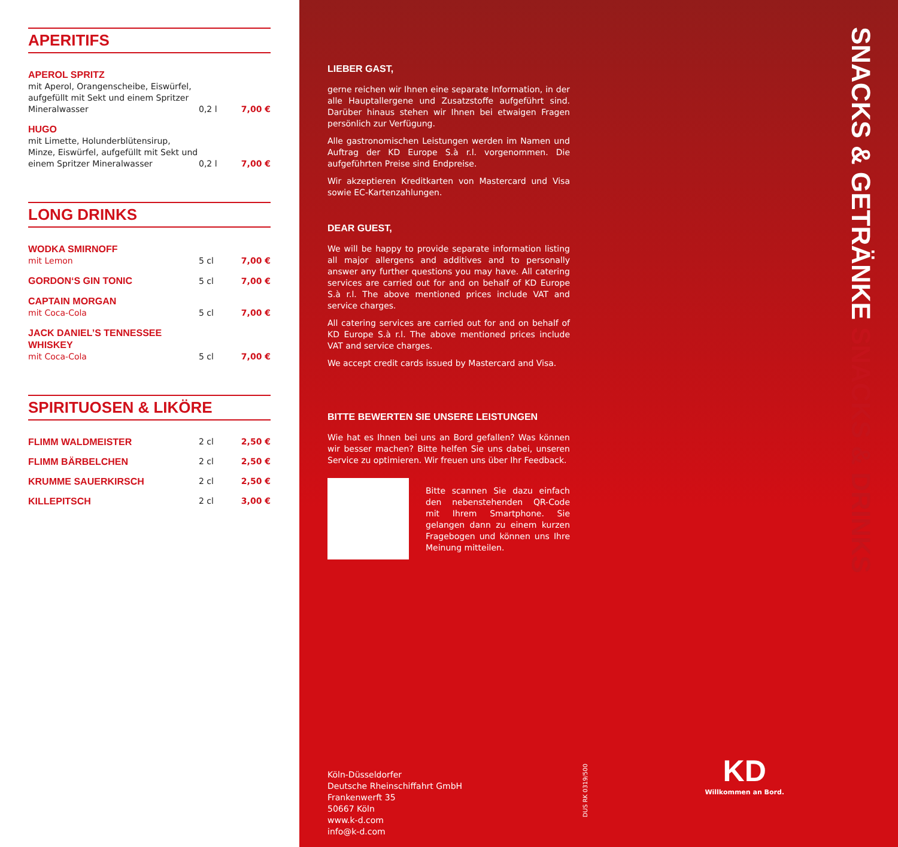APERITIFS
| APEROL SPRITZ mit Aperol, Orangenscheibe, Eiswürfel, aufgefüllt mit Sekt und einem Spritzer Mineralwasser | 0,2 l | 7,00 € |
| HUGO mit Limette, Holunderblütensirup, Minze, Eiswürfel, aufgefüllt mit Sekt und einem Spritzer Mineralwasser | 0,2 l | 7,00 € |
LONG DRINKS
| WODKA SMIRNOFF mit Lemon | 5 cl | 7,00 € |
| GORDON‘S GIN TONIC | 5 cl | 7,00 € |
| CAPTAIN MORGAN mit Coca-Cola | 5 cl | 7,00 € |
| JACK DANIEL’S TENNESSEE WHISKEY mit Coca-Cola | 5 cl | 7,00 € |
SPIRITUOSEN & LIKÖRE
| FLIMM WALDMEISTER | 2 cl | 2,50 € |
| FLIMM BÄRBELCHEN | 2 cl | 2,50 € |
| KRUMME SAUERKIRSCH | 2 cl | 2,50 € |
| KILLEPITSCH | 2 cl | 3,00 € |
LIEBER GAST,
gerne reichen wir Ihnen eine separate Information, in der alle Hauptallergene und Zusatzstoffe aufgeführt sind. Darüber hinaus stehen wir Ihnen bei etwaigen Fragen persönlich zur Verfügung.
Alle gastronomischen Leistungen werden im Namen und Auftrag der KD Europe S.à r.l. vorgenommen. Die aufgeführten Preise sind Endpreise.
Wir akzeptieren Kreditkarten von Mastercard und Visa sowie EC-Kartenzahlungen.
DEAR GUEST,
We will be happy to provide separate information listing all major allergens and additives and to personally answer any further questions you may have. All catering services are carried out for and on behalf of KD Europe S.à r.l. The above mentioned prices include VAT and service charges.
All catering services are carried out for and on behalf of KD Europe S.à r.l. The above mentioned prices include VAT and service charges.
We accept credit cards issued by Mastercard and Visa.
BITTE BEWERTEN SIE UNSERE LEISTUNGEN
Wie hat es Ihnen bei uns an Bord gefallen? Was können wir besser machen? Bitte helfen Sie uns dabei, unseren Service zu optimieren. Wir freuen uns über Ihr Feedback.
Bitte scannen Sie dazu einfach den nebenstehenden QR-Code mit Ihrem Smartphone. Sie gelangen dann zu einem kurzen Fragebogen und können uns Ihre Meinung mitteilen.
Köln-Düsseldorfer
Deutsche Rheinschiffahrt GmbH
Frankenwerft 35
50667 Köln
www.k-d.com
info@k-d.com
DUS RK 0319/500
SNACKS & GETRÄNKE SNACKS & DRINKS
KD
Willkommen an Bord.